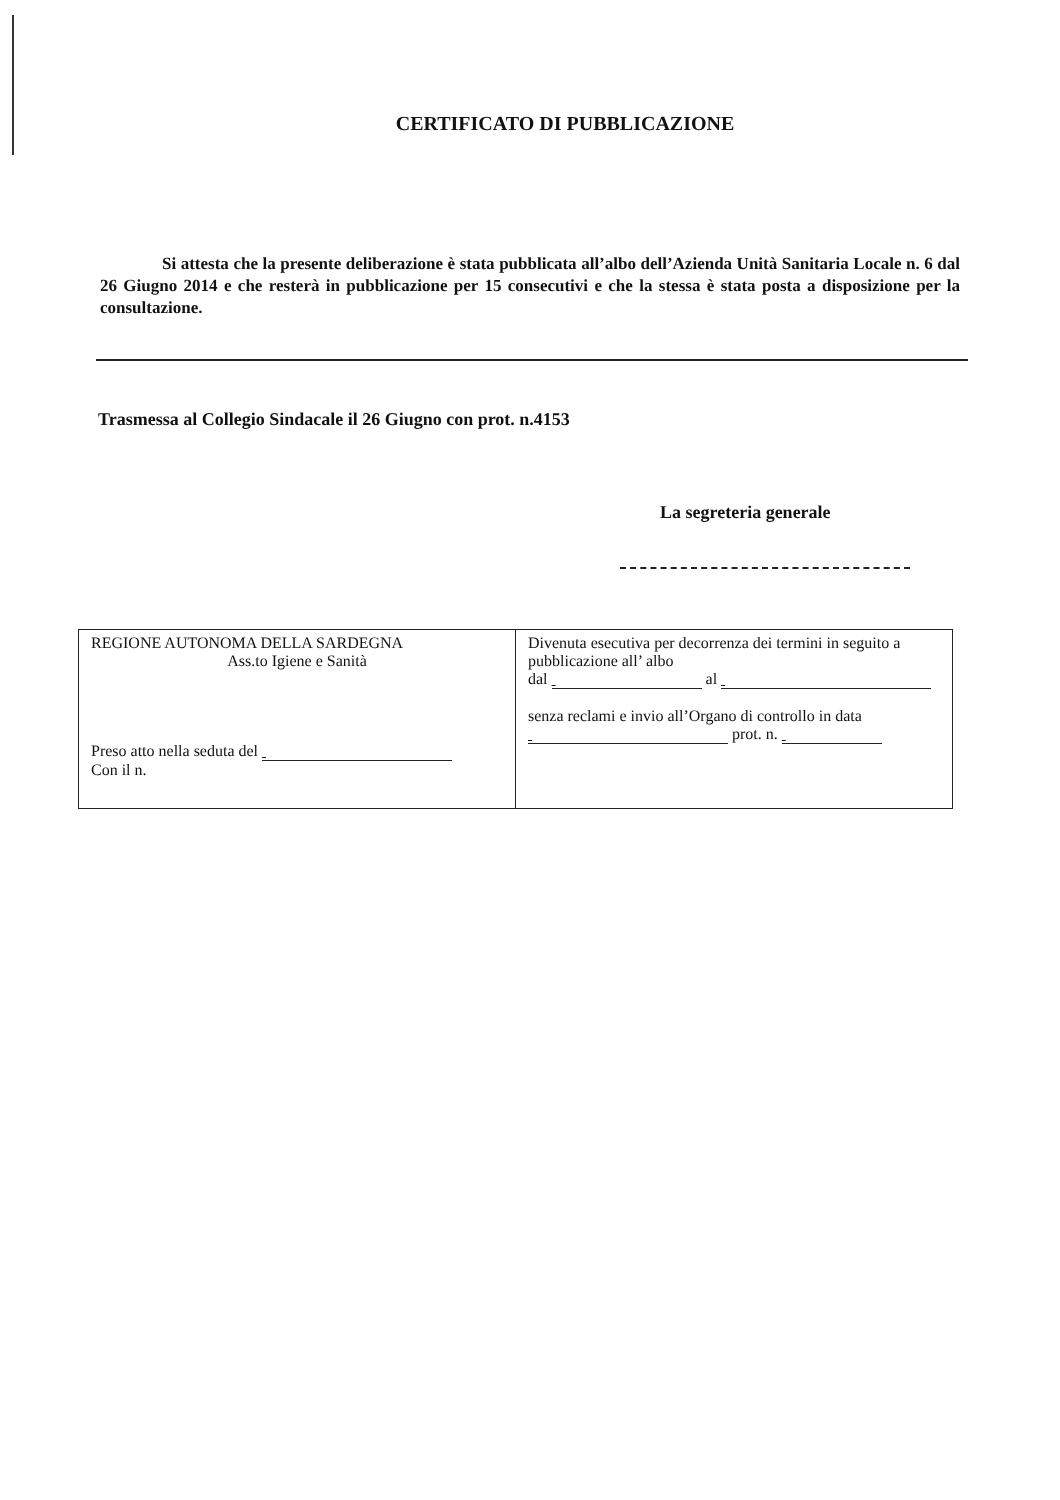CERTIFICATO DI PUBBLICAZIONE
Si attesta che la presente deliberazione è stata pubblicata all’albo dell’Azienda Unità Sanitaria Locale n. 6 dal 26 Giugno 2014 e che resterà in pubblicazione per 15 consecutivi e che la stessa è stata posta a disposizione per la consultazione.
Trasmessa al Collegio Sindacale il 26 Giugno con prot. n.4153
La segreteria generale
| REGIONE AUTONOMA DELLA SARDEGNA Ass.to Igiene e Sanità Preso atto nella seduta del Con il n. | Divenuta esecutiva per decorrenza dei termini in seguito a pubblicazione all’ albo dal al senza reclami e invio all’Organo di controllo in data prot. n. |